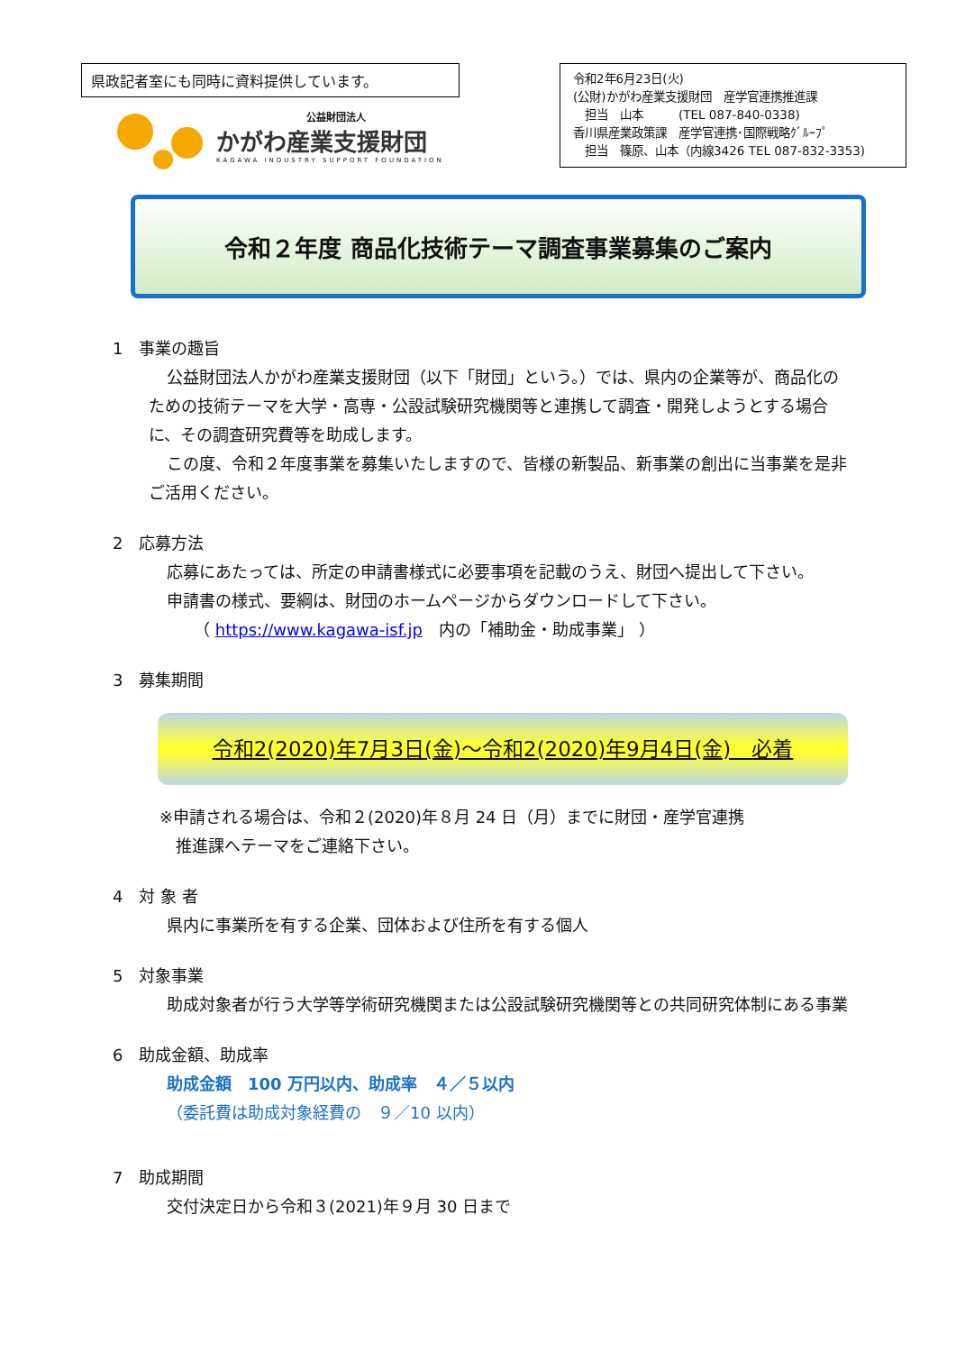県政記者室にも同時に資料提供しています。
公益財団法人
かがわ産業支援財団
KAGAWA INDUSTRY SUPPORT FOUNDATION
令和2年6月23日(火)
(公財)かがわ産業支援財団　産学官連携推進課
　担当　山本　　　(TEL 087-840-0338)
香川県産業政策課　産学官連携･国際戦略ｸﾞﾙｰﾌﾟ
　担当　篠原、山本（内線3426 TEL 087-832-3353)
令和２年度 商品化技術テーマ調査事業募集のご案内
1　事業の趣旨
公益財団法人かがわ産業支援財団（以下「財団」という。）では、県内の企業等が、商品化のための技術テーマを大学・高専・公設試験研究機関等と連携して調査・開発しようとする場合に、その調査研究費等を助成します。
この度、令和２年度事業を募集いたしますので、皆様の新製品、新事業の創出に当事業を是非ご活用ください。
2　応募方法
応募にあたっては、所定の申請書様式に必要事項を記載のうえ、財団へ提出して下さい。
申請書の様式、要綱は、財団のホームページからダウンロードして下さい。
（ https://www.kagawa-isf.jp　内の「補助金・助成事業」 ）
3　募集期間
令和2(2020)年7月3日(金)～令和2(2020)年9月4日(金)　必着
※申請される場合は、令和２(2020)年８月 24 日（月）までに財団・産学官連携
　推進課へテーマをご連絡下さい。
4　対 象 者
県内に事業所を有する企業、団体および住所を有する個人
5　対象事業
助成対象者が行う大学等学術研究機関または公設試験研究機関等との共同研究体制にある事業
6　助成金額、助成率
助成金額　100 万円以内、助成率　４／５以内
（委託費は助成対象経費の　９／10 以内）
7　助成期間
交付決定日から令和３(2021)年９月 30 日まで